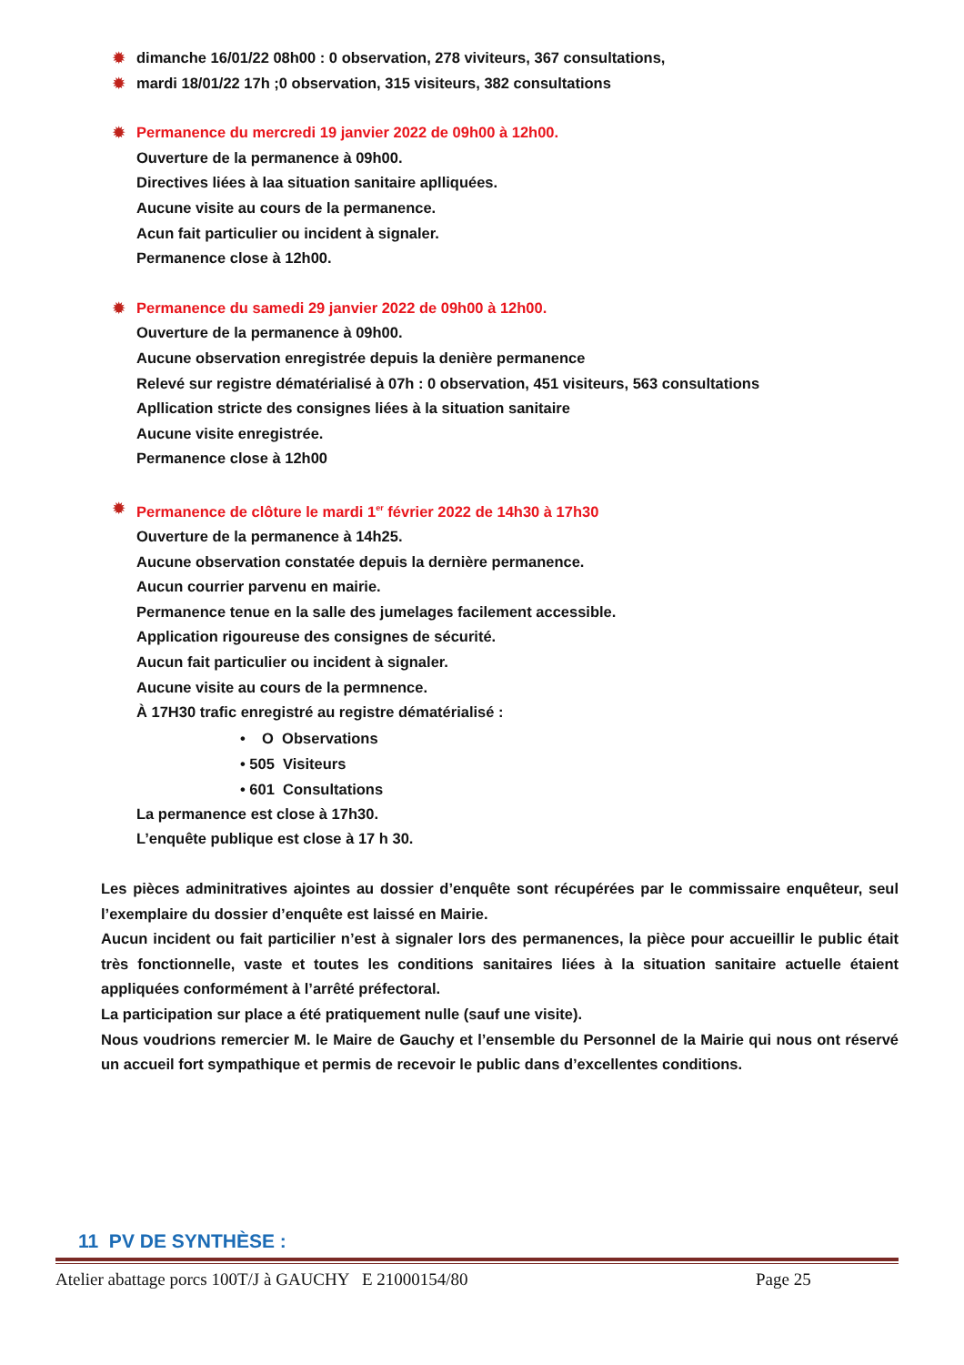✹ dimanche 16/01/22 08h00 : 0 observation, 278 viviteurs, 367 consultations,
✹ mardi 18/01/22 17h ;0 observation, 315 visiteurs, 382 consultations
✹ Permanence du mercredi 19 janvier 2022 de 09h00 à 12h00.
Ouverture de la permanence à 09h00.
Directives liées à laa situation sanitaire aplliquées.
Aucune visite au cours de la permanence.
Acun fait particulier ou incident à signaler.
Permanence close à 12h00.
✹ Permanence du samedi 29 janvier 2022 de 09h00 à 12h00.
Ouverture de la permanence à 09h00.
Aucune observation enregistrée depuis la denière permanence
Relevé sur registre dématérialisé à 07h : 0 observation, 451 visiteurs, 563 consultations
Apllication stricte des consignes liées à la situation sanitaire
Aucune visite enregistrée.
Permanence close à 12h00
✹ Permanence de clôture le mardi 1<sup>er</sup> février 2022 de 14h30 à 17h30
Ouverture de la permanence à 14h25.
Aucune observation constatée depuis la dernière permanence.
Aucun courrier parvenu en mairie.
Permanence tenue en la salle des jumelages facilement accessible.
Application rigoureuse des consignes de sécurité.
Aucun fait particulier ou incident à signaler.
Aucune visite au cours de la permnence.
À 17H30 trafic enregistré au registre dématérialisé :
• O Observations
• 505 Visiteurs
• 601 Consultations
La permanence est close à 17h30.
L’enquête publique est close à 17 h 30.
Les pièces adminitratives ajointes au dossier d’enquête sont récupérées par le commissaire enquêteur, seul l’exemplaire du dossier d’enquête est laissé en Mairie.
Aucun incident ou fait particilier n’est à signaler lors des permanences, la pièce pour accueillir le public était très fonctionnelle, vaste et toutes les conditions sanitaires liées à la situation sanitaire actuelle étaient appliquées conformément à l’arrêté préfectoral.
La participation sur place a été pratiquement nulle (sauf une visite).
Nous voudrions remercier M. le Maire de Gauchy et l’ensemble du Personnel de la Mairie qui nous ont réservé un accueil fort sympathique et permis de recevoir le public dans d’excellentes conditions.
11 PV DE SYNTHÈSE :
Atelier abattage porcs 100T/J à GAUCHY E 21000154/80 Page 25